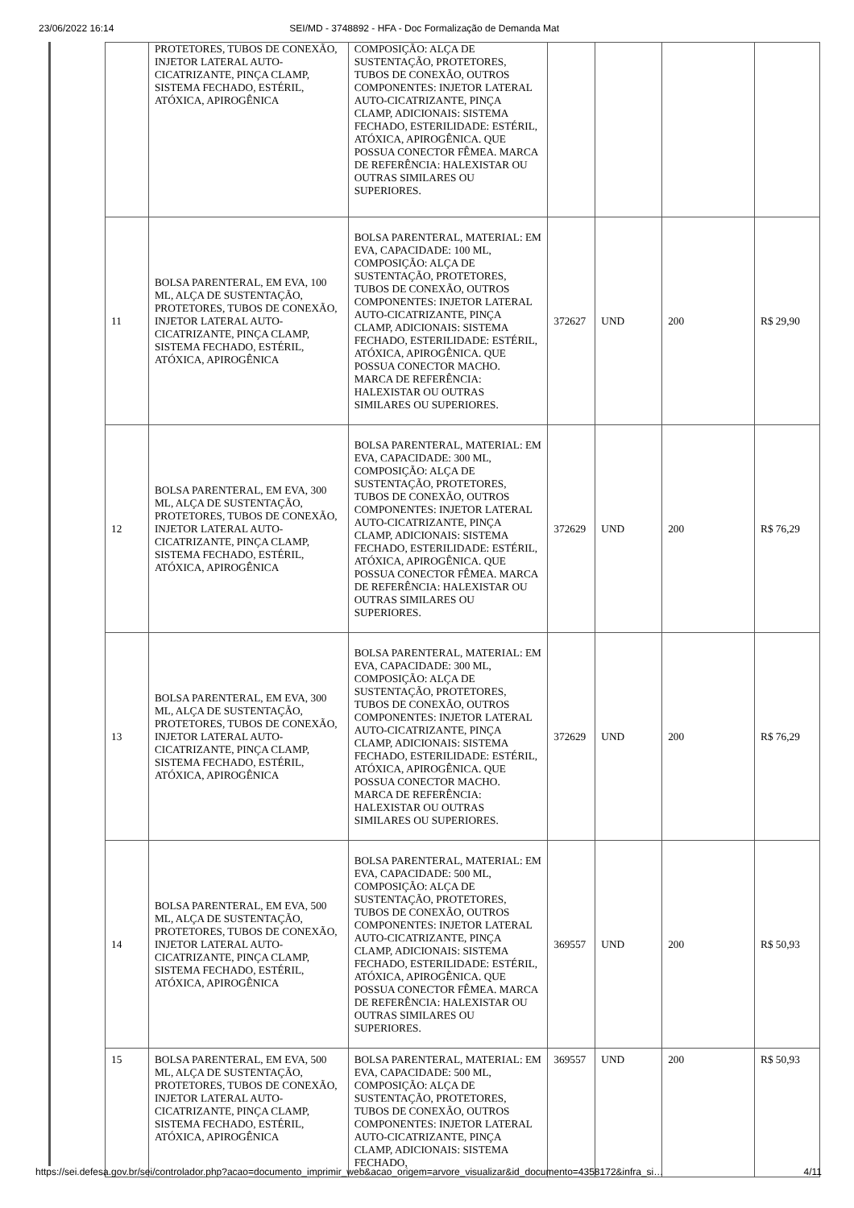23/06/2022 16:14 SEI/MD - 3748892 - HFA - Doc Formalização de Demanda Mat
| | PROTETORES, TUBOS DE CONEXÃO, INJETOR LATERAL AUTO-CICATRIZANTE, PINÇA CLAMP, SISTEMA FECHADO, ESTÉRIL, ATÓXICA, APIROGÊNICA | COMPOSIÇÃO: ALÇA DE SUSTENTAÇÃO, PROTETORES, TUBOS DE CONEXÃO, OUTROS COMPONENTES: INJETOR LATERAL AUTO-CICATRIZANTE, PINÇA CLAMP, ADICIONAIS: SISTEMA FECHADO, ESTERILIDADE: ESTÉRIL, ATÓXICA, APIROGÊNICA. QUE POSSUA CONECTOR FÊMEA. MARCA DE REFERÊNCIA: HALEXISTAR OU OUTRAS SIMILARES OU SUPERIORES. | | | | |
| 11 | BOLSA PARENTERAL, EM EVA, 100 ML, ALÇA DE SUSTENTAÇÃO, PROTETORES, TUBOS DE CONEXÃO, INJETOR LATERAL AUTO-CICATRIZANTE, PINÇA CLAMP, SISTEMA FECHADO, ESTÉRIL, ATÓXICA, APIROGÊNICA | BOLSA PARENTERAL, MATERIAL: EM EVA, CAPACIDADE: 100 ML, COMPOSIÇÃO: ALÇA DE SUSTENTAÇÃO, PROTETORES, TUBOS DE CONEXÃO, OUTROS COMPONENTES: INJETOR LATERAL AUTO-CICATRIZANTE, PINÇA CLAMP, ADICIONAIS: SISTEMA FECHADO, ESTERILIDADE: ESTÉRIL, ATÓXICA, APIROGÊNICA. QUE POSSUA CONECTOR MACHO. MARCA DE REFERÊNCIA: HALEXISTAR OU OUTRAS SIMILARES OU SUPERIORES. | 372627 | UND | 200 | R$ 29,90 |
| 12 | BOLSA PARENTERAL, EM EVA, 300 ML, ALÇA DE SUSTENTAÇÃO, PROTETORES, TUBOS DE CONEXÃO, INJETOR LATERAL AUTO-CICATRIZANTE, PINÇA CLAMP, SISTEMA FECHADO, ESTÉRIL, ATÓXICA, APIROGÊNICA | BOLSA PARENTERAL, MATERIAL: EM EVA, CAPACIDADE: 300 ML, COMPOSIÇÃO: ALÇA DE SUSTENTAÇÃO, PROTETORES, TUBOS DE CONEXÃO, OUTROS COMPONENTES: INJETOR LATERAL AUTO-CICATRIZANTE, PINÇA CLAMP, ADICIONAIS: SISTEMA FECHADO, ESTERILIDADE: ESTÉRIL, ATÓXICA, APIROGÊNICA. QUE POSSUA CONECTOR FÊMEA. MARCA DE REFERÊNCIA: HALEXISTAR OU OUTRAS SIMILARES OU SUPERIORES. | 372629 | UND | 200 | R$ 76,29 |
| 13 | BOLSA PARENTERAL, EM EVA, 300 ML, ALÇA DE SUSTENTAÇÃO, PROTETORES, TUBOS DE CONEXÃO, INJETOR LATERAL AUTO-CICATRIZANTE, PINÇA CLAMP, SISTEMA FECHADO, ESTÉRIL, ATÓXICA, APIROGÊNICA | BOLSA PARENTERAL, MATERIAL: EM EVA, CAPACIDADE: 300 ML, COMPOSIÇÃO: ALÇA DE SUSTENTAÇÃO, PROTETORES, TUBOS DE CONEXÃO, OUTROS COMPONENTES: INJETOR LATERAL AUTO-CICATRIZANTE, PINÇA CLAMP, ADICIONAIS: SISTEMA FECHADO, ESTERILIDADE: ESTÉRIL, ATÓXICA, APIROGÊNICA. QUE POSSUA CONECTOR MACHO. MARCA DE REFERÊNCIA: HALEXISTAR OU OUTRAS SIMILARES OU SUPERIORES. | 372629 | UND | 200 | R$ 76,29 |
| 14 | BOLSA PARENTERAL, EM EVA, 500 ML, ALÇA DE SUSTENTAÇÃO, PROTETORES, TUBOS DE CONEXÃO, INJETOR LATERAL AUTO-CICATRIZANTE, PINÇA CLAMP, SISTEMA FECHADO, ESTÉRIL, ATÓXICA, APIROGÊNICA | BOLSA PARENTERAL, MATERIAL: EM EVA, CAPACIDADE: 500 ML, COMPOSIÇÃO: ALÇA DE SUSTENTAÇÃO, PROTETORES, TUBOS DE CONEXÃO, OUTROS COMPONENTES: INJETOR LATERAL AUTO-CICATRIZANTE, PINÇA CLAMP, ADICIONAIS: SISTEMA FECHADO, ESTERILIDADE: ESTÉRIL, ATÓXICA, APIROGÊNICA. QUE POSSUA CONECTOR FÊMEA. MARCA DE REFERÊNCIA: HALEXISTAR OU OUTRAS SIMILARES OU SUPERIORES. | 369557 | UND | 200 | R$ 50,93 |
| 15 | BOLSA PARENTERAL, EM EVA, 500 ML, ALÇA DE SUSTENTAÇÃO, PROTETORES, TUBOS DE CONEXÃO, INJETOR LATERAL AUTO-CICATRIZANTE, PINÇA CLAMP, SISTEMA FECHADO, ESTÉRIL, ATÓXICA, APIROGÊNICA | BOLSA PARENTERAL, MATERIAL: EM EVA, CAPACIDADE: 500 ML, COMPOSIÇÃO: ALÇA DE SUSTENTAÇÃO, PROTETORES, TUBOS DE CONEXÃO, OUTROS COMPONENTES: INJETOR LATERAL AUTO-CICATRIZANTE, PINÇA CLAMP, ADICIONAIS: SISTEMA FECHADO, | 369557 | UND | 200 | R$ 50,93 |
https://sei.defesa.gov.br/sei/controlador.php?acao=documento_imprimir_web&acao_origem=arvore_visualizar&id_documento=4358172&infra_si… 4/11